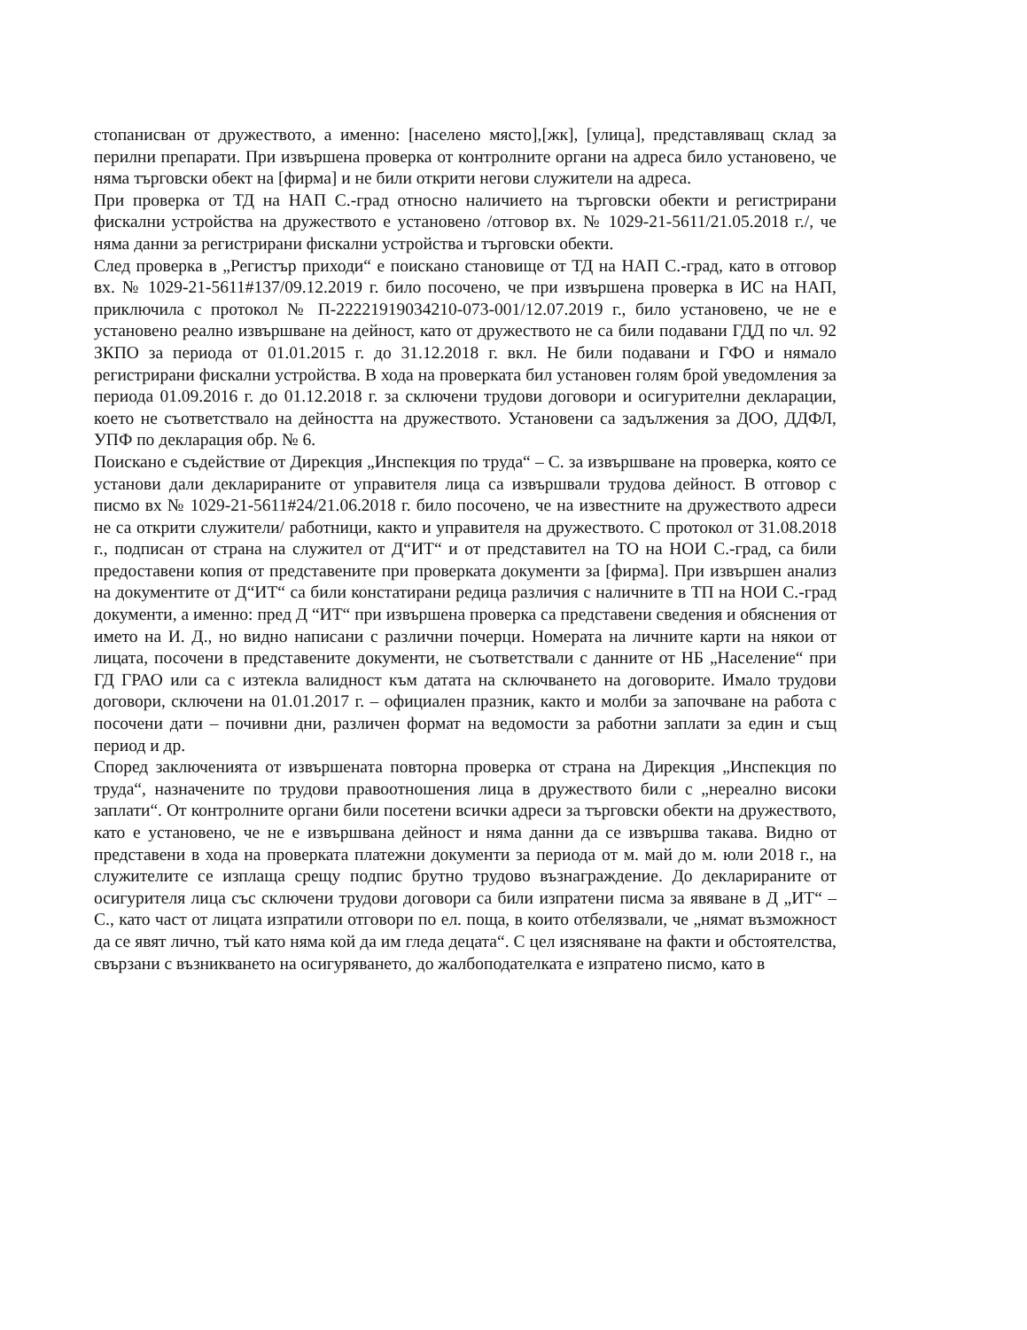стопанисван от дружеството, а именно: [населено място],[жк], [улица], представляващ склад за перилни препарати. При извършена проверка от контролните органи на адреса било установено, че няма търговски обект на [фирма] и не били открити негови служители на адреса.
При проверка от ТД на НАП С.-град относно наличието на търговски обекти и регистрирани фискални устройства на дружеството е установено /отговор вх. № 1029-21-5611/21.05.2018 г./, че няма данни за регистрирани фискални устройства и търговски обекти.
След проверка в „Регистър приходи“ е поискано становище от ТД на НАП С.-град, като в отговор вх. № 1029-21-5611#137/09.12.2019 г. било посочено, че при извършена проверка в ИС на НАП, приключила с протокол № П-22221919034210-073-001/12.07.2019 г., било установено, че не е установено реално извършване на дейност, като от дружеството не са били подавани ГДД по чл. 92 ЗКПО за периода от 01.01.2015 г. до 31.12.2018 г. вкл. Не били подавани и ГФО и нямало регистрирани фискални устройства. В хода на проверката бил установен голям брой уведомления за периода 01.09.2016 г. до 01.12.2018 г. за сключени трудови договори и осигурителни декларации, което не съответствало на дейността на дружеството. Установени са задължения за ДОО, ДДФЛ, УПФ по декларация обр. № 6.
Поискано е съдействие от Дирекция „Инспекция по труда“ – С. за извършване на проверка, която се установи дали декларираните от управителя лица са извършвали трудова дейност. В отговор с писмо вх № 1029-21-5611#24/21.06.2018 г. било посочено, че на известните на дружеството адреси не са открити служители/ работници, както и управителя на дружеството. С протокол от 31.08.2018 г., подписан от страна на служител от Д“ИТ“ и от представител на ТО на НОИ С.-град, са били предоставени копия от представените при проверката документи за [фирма]. При извършен анализ на документите от Д“ИТ“ са били констатирани редица различия с наличните в ТП на НОИ С.-град документи, а именно: пред Д “ИТ“ при извършена проверка са представени сведения и обяснения от името на И. Д., но видно написани с различни почерци. Номерата на личните карти на някои от лицата, посочени в представените документи, не съответствали с данните от НБ „Население“ при ГД ГРАО или са с изтекла валидност към датата на сключването на договорите. Имало трудови договори, сключени на 01.01.2017 г. – официален празник, както и молби за започване на работа с посочени дати – почивни дни, различен формат на ведомости за работни заплати за един и същ период и др.
Според заключенията от извършената повторна проверка от страна на Дирекция „Инспекция по труда“, назначените по трудови правоотношения лица в дружеството били с „нереално високи заплати“. От контролните органи били посетени всички адреси за търговски обекти на дружеството, като е установено, че не е извършвана дейност и няма данни да се извършва такава. Видно от представени в хода на проверката платежни документи за периода от м. май до м. юли 2018 г., на служителите се изплаща срещу подпис брутно трудово възнаграждение. До декларираните от осигурителя лица със сключени трудови договори са били изпратени писма за явяване в Д „ИТ“ – С., като част от лицата изпратили отговори по ел. поща, в които отбелязвали, че „нямат възможност да се явят лично, тъй като няма кой да им гледа децата“. С цел изясняване на факти и обстоятелства, свързани с възникването на осигуряването, до жалбоподателката е изпратено писмо, като в